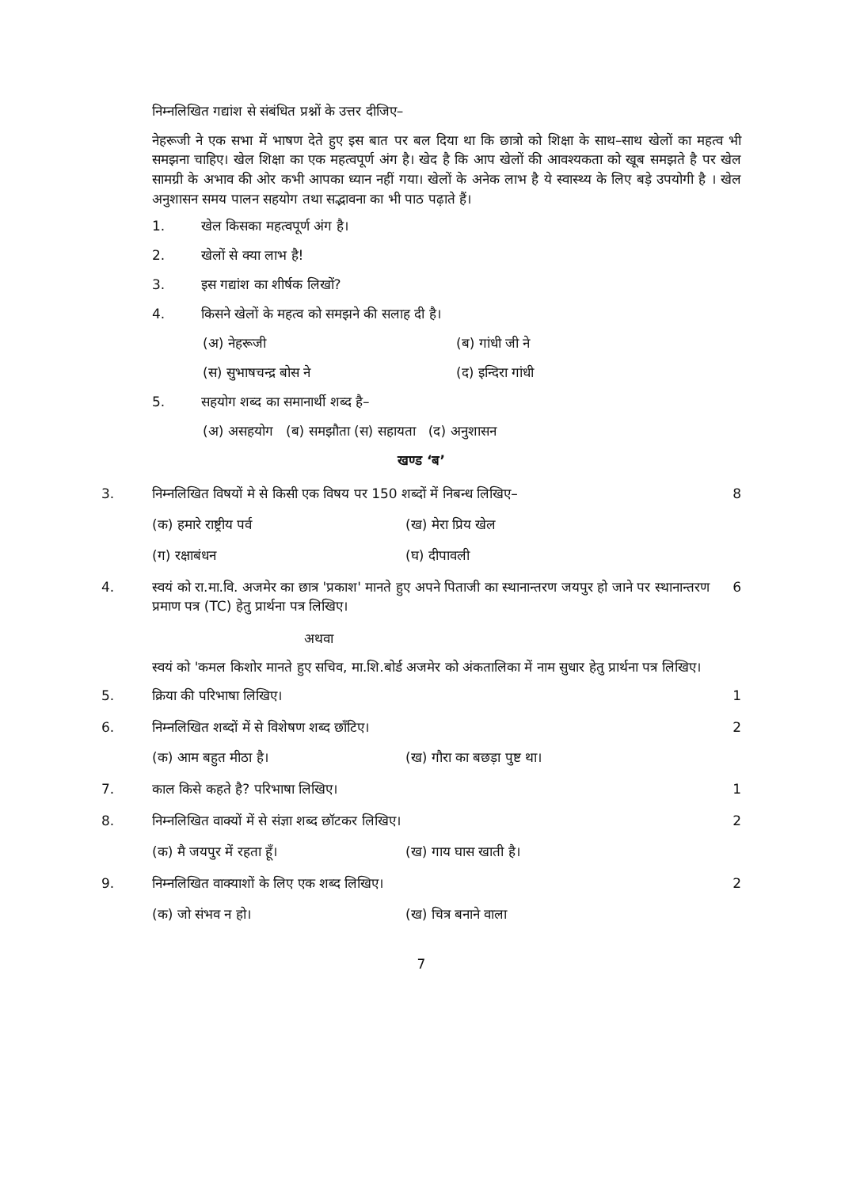निम्नलिखित गद्यांश से संबंधित प्रश्नों के उत्तर दीजिए–
नेहरूजी ने एक सभा में भाषण देते हुए इस बात पर बल दिया था कि छात्रो को शिक्षा के साथ–साथ खेलों का महत्व भी समझना चाहिए। खेल शिक्षा का एक महत्वपूर्ण अंग है। खेद है कि आप खेलों की आवश्यकता को खूब समझते है पर खेल सामग्री के अभाव की ओर कभी आपका ध्यान नहीं गया। खेलों के अनेक लाभ है ये स्वास्थ्य के लिए बड़े उपयोगी है । खेल अनुशासन समय पालन सहयोग तथा सद्भावना का भी पाठ पढ़ाते हैं।
1. खेल किसका महत्वपूर्ण अंग है।
2. खेलों से क्या लाभ है!
3. इस गद्यांश का शीर्षक लिखों?
4. किसने खेलों के महत्व को समझने की सलाह दी है।
(अ) नेहरूजी (ब) गांधी जी ने
(स) सुभाषचन्द्र बोस ने (द) इन्दिरा गांधी
5. सहयोग शब्द का समानार्थी शब्द है–
(अ) असहयोग (ब) समझौता (स) सहायता (द) अनुशासन
खण्ड ‘ब’
3. निम्नलिखित विषयों मे से किसी एक विषय पर 150 शब्दों में निबन्ध लिखिए– 8
(क) हमारे राष्ट्रीय पर्व (ख) मेरा प्रिय खेल
(ग) रक्षाबंधन (घ) दीपावली
4. स्वयं को रा.मा.वि. अजमेर का छात्र 'प्रकाश' मानते हुए अपने पिताजी का स्थानान्तरण जयपुर हो जाने पर स्थानान्तरण प्रमाण पत्र (TC) हेतु प्रार्थना पत्र लिखिए। 6
अथवा
स्वयं को 'कमल किशोर मानते हुए सचिव, मा.शि.बोर्ड अजमेर को अंकतालिका में नाम सुधार हेतु प्रार्थना पत्र लिखिए।
5. क्रिया की परिभाषा लिखिए। 1
6. निम्नलिखित शब्दों में से विशेषण शब्द छाँटिए। 2
(क) आम बहुत मीठा है। (ख) गौरा का बछड़ा पुष्ट था।
7. काल किसे कहते है? परिभाषा लिखिए। 1
8. निम्नलिखित वाक्यों में से संज्ञा शब्द छॉटकर लिखिए। 2
(क) मै जयपुर में रहता हूँ। (ख) गाय घास खाती है।
9. निम्नलिखित वाक्याशों के लिए एक शब्द लिखिए। 2
(क) जो संभव न हो। (ख) चित्र बनाने वाला
7